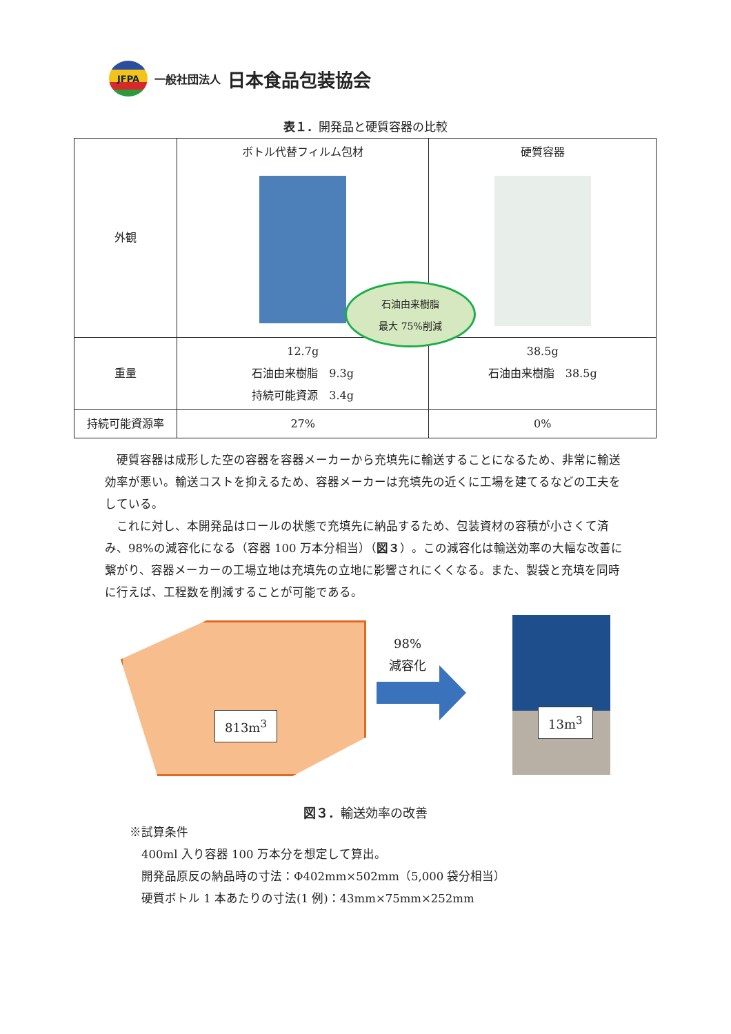JFPA
一般社団法人 日本食品包装協会
表１．開発品と硬質容器の比較
| 外観 | ボトル代替フィルム包材 | 硬質容器 |
| 重量 | 12.7g 石油由来樹脂 9.3g 持続可能資源 3.4g | 38.5g 石油由来樹脂 38.5g |
| 持続可能資源率 | 27% | 0% |
石油由来樹脂
最大 75%削減
硬質容器は成形した空の容器を容器メーカーから充填先に輸送することになるため、非常に輸送効率が悪い。輸送コストを抑えるため、容器メーカーは充填先の近くに工場を建てるなどの工夫をしている。
これに対し、本開発品はロールの状態で充填先に納品するため、包装資材の容積が小さくて済み、98%の減容化になる（容器 100 万本分相当）（図３）。この減容化は輸送効率の大幅な改善に繋がり、容器メーカーの工場立地は充填先の立地に影響されにくくなる。また、製袋と充填を同時に行えば、工程数を削減することが可能である。
813m<sup>3</sup>
98%
減容化
13m<sup>3</sup>
図３．輸送効率の改善
※試算条件
　400ml 入り容器 100 万本分を想定して算出。
　開発品原反の納品時の寸法：Φ402mm×502mm（5,000 袋分相当）
　硬質ボトル 1 本あたりの寸法(1 例)：43mm×75mm×252mm